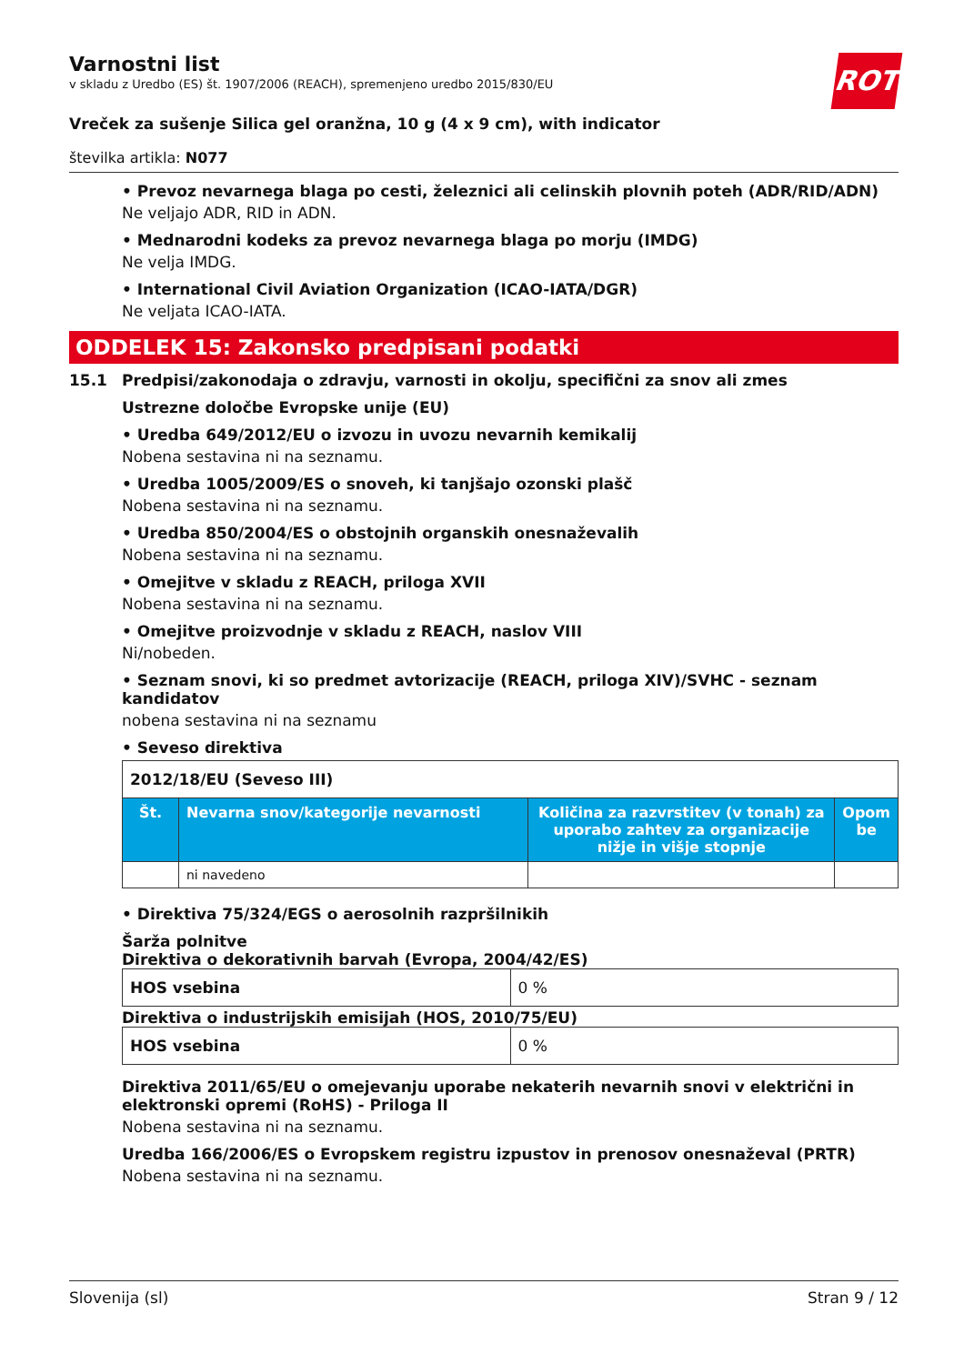Varnostni list
v skladu z Uredbo (ES) št. 1907/2006 (REACH), spremenjeno uredbo 2015/830/EU
ROTH
Vreček za sušenje Silica gel oranžna, 10 g (4 x 9 cm), with indicator
številka artikla: N077
• Prevoz nevarnega blaga po cesti, železnici ali celinskih plovnih poteh (ADR/RID/ADN)
Ne veljajo ADR, RID in ADN.
• Mednarodni kodeks za prevoz nevarnega blaga po morju (IMDG)
Ne velja IMDG.
• International Civil Aviation Organization (ICAO-IATA/DGR)
Ne veljata ICAO-IATA.
ODDELEK 15: Zakonsko predpisani podatki
15.1 Predpisi/zakonodaja o zdravju, varnosti in okolju, specifični za snov ali zmes
Ustrezne določbe Evropske unije (EU)
• Uredba 649/2012/EU o izvozu in uvozu nevarnih kemikalij
Nobena sestavina ni na seznamu.
• Uredba 1005/2009/ES o snoveh, ki tanjšajo ozonski plašč
Nobena sestavina ni na seznamu.
• Uredba 850/2004/ES o obstojnih organskih onesnaževalih
Nobena sestavina ni na seznamu.
• Omejitve v skladu z REACH, priloga XVII
Nobena sestavina ni na seznamu.
• Omejitve proizvodnje v skladu z REACH, naslov VIII
Ni/nobeden.
• Seznam snovi, ki so predmet avtorizacije (REACH, priloga XIV)/SVHC - seznam kandidatov
nobena sestavina ni na seznamu
• Seveso direktiva
| 2012/18/EU (Seveso III) | | | |
| Št. | Nevarna snov/kategorije nevarnosti | Količina za razvrstitev (v tonah) za uporabo zahtev za organizacije nižje in višje stopnje | Opom be |
| | ni navedeno | | |
• Direktiva 75/324/EGS o aerosolnih razpršilnikih
Šarža polnitve
Direktiva o dekorativnih barvah (Evropa, 2004/42/ES)
| HOS vsebina | 0 % |
Direktiva o industrijskih emisijah (HOS, 2010/75/EU)
| HOS vsebina | 0 % |
Direktiva 2011/65/EU o omejevanju uporabe nekaterih nevarnih snovi v električni in elektronski opremi (RoHS) - Priloga II
Nobena sestavina ni na seznamu.
Uredba 166/2006/ES o Evropskem registru izpustov in prenosov onesnaževal (PRTR)
Nobena sestavina ni na seznamu.
Slovenija (sl) Stran 9 / 12